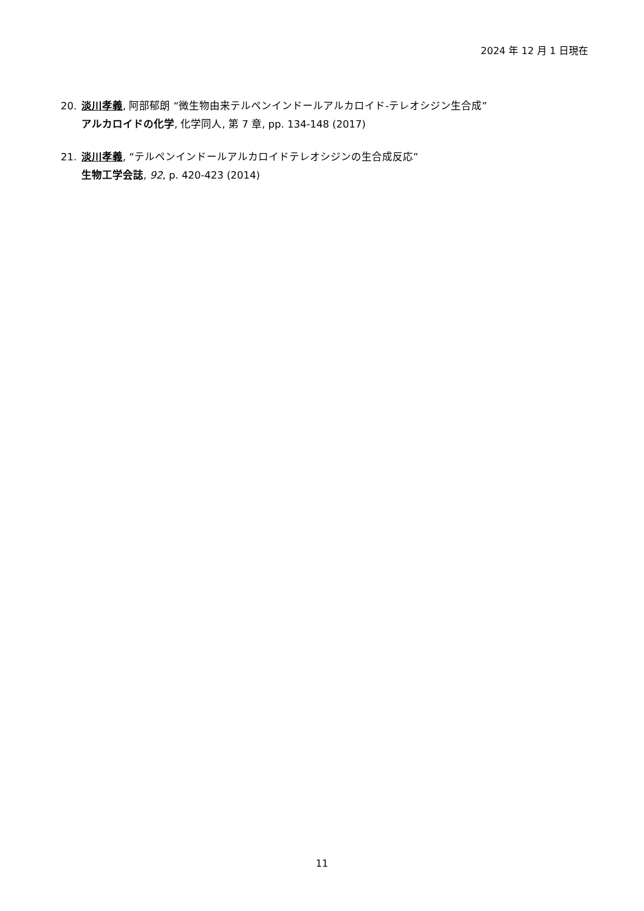2024 年 12 月 1 日現在
20. 淡川孝義, 阿部郁朗 “微生物由来テルペンインドールアルカロイド-テレオシジン生合成”
アルカロイドの化学, 化学同人, 第 7 章, pp. 134-148 (2017)
21. 淡川孝義, “テルペンインドールアルカロイドテレオシジンの生合成反応”
生物工学会誌, 92, p. 420-423 (2014)
11